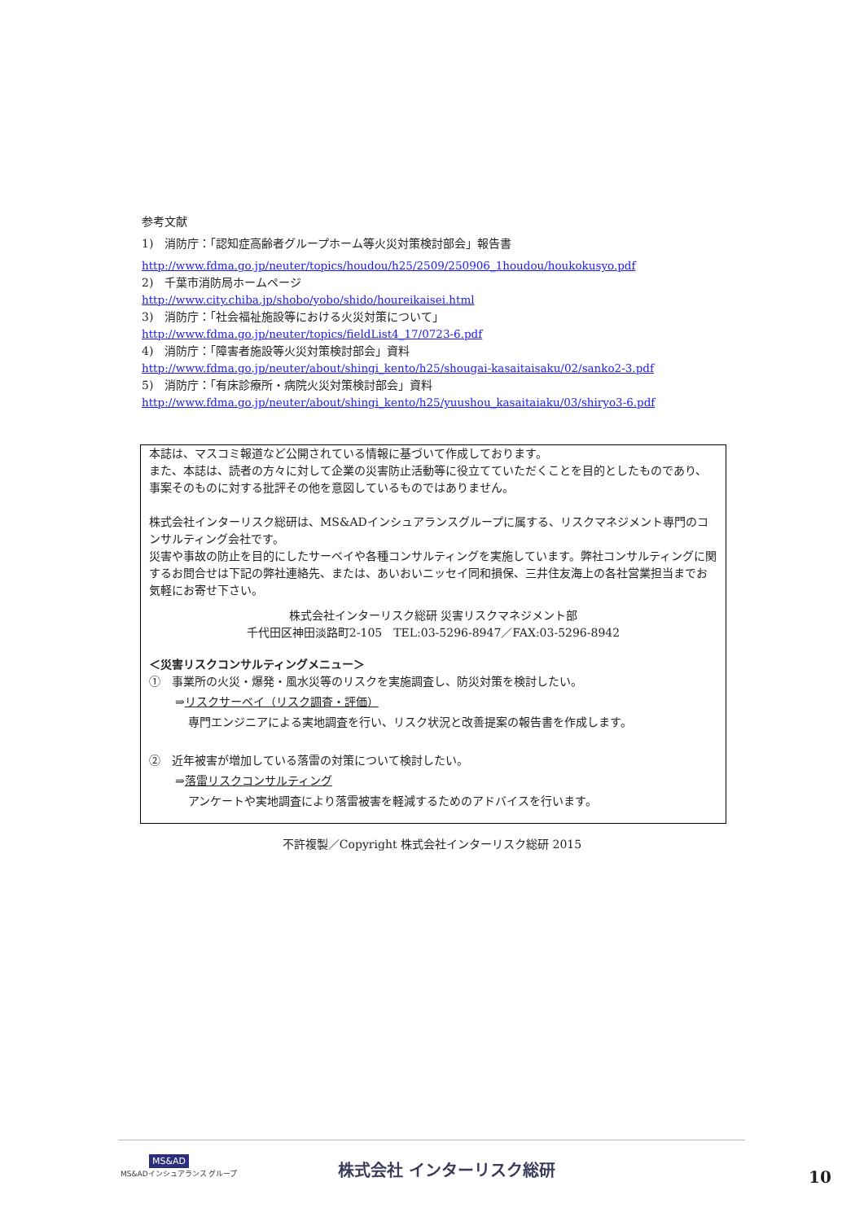参考文献
1)　消防庁：「認知症高齢者グループホーム等火災対策検討部会」報告書
http://www.fdma.go.jp/neuter/topics/houdou/h25/2509/250906_1houdou/houkokusyo.pdf
2)　千葉市消防局ホームページ
http://www.city.chiba.jp/shobo/yobo/shido/houreikaisei.html
3)　消防庁：「社会福祉施設等における火災対策について」
http://www.fdma.go.jp/neuter/topics/fieldList4_17/0723-6.pdf
4)　消防庁：「障害者施設等火災対策検討部会」資料
http://www.fdma.go.jp/neuter/about/shingi_kento/h25/shougai-kasaitaisaku/02/sanko2-3.pdf
5)　消防庁：「有床診療所・病院火災対策検討部会」資料
http://www.fdma.go.jp/neuter/about/shingi_kento/h25/yuushou_kasaitaiaku/03/shiryo3-6.pdf
本誌は、マスコミ報道など公開されている情報に基づいて作成しております。
また、本誌は、読者の方々に対して企業の災害防止活動等に役立てていただくことを目的としたものであり、事案そのものに対する批評その他を意図しているものではありません。
株式会社インターリスク総研は、MS&ADインシュアランスグループに属する、リスクマネジメント専門のコンサルティング会社です。
災害や事故の防止を目的にしたサーベイや各種コンサルティングを実施しています。弊社コンサルティングに関するお問合せは下記の弊社連絡先、または、あいおいニッセイ同和損保、三井住友海上の各社営業担当までお気軽にお寄せ下さい。
株式会社インターリスク総研 災害リスクマネジメント部
千代田区神田淡路町2-105　TEL:03-5296-8947／FAX:03-5296-8942
＜災害リスクコンサルティングメニュー＞
①　事業所の火災・爆発・風水災等のリスクを実施調査し、防災対策を検討したい。
⇒リスクサーベイ（リスク調査・評価）
専門エンジニアによる実地調査を行い、リスク状況と改善提案の報告書を作成します。
②　近年被害が増加している落雷の対策について検討したい。
⇒落雷リスクコンサルティング
アンケートや実地調査により落雷被害を軽減するためのアドバイスを行います。
不許複製／Copyright 株式会社インターリスク総研 2015
MS&AD
MS&ADインシュアランス グループ
株式会社 インターリスク総研
10